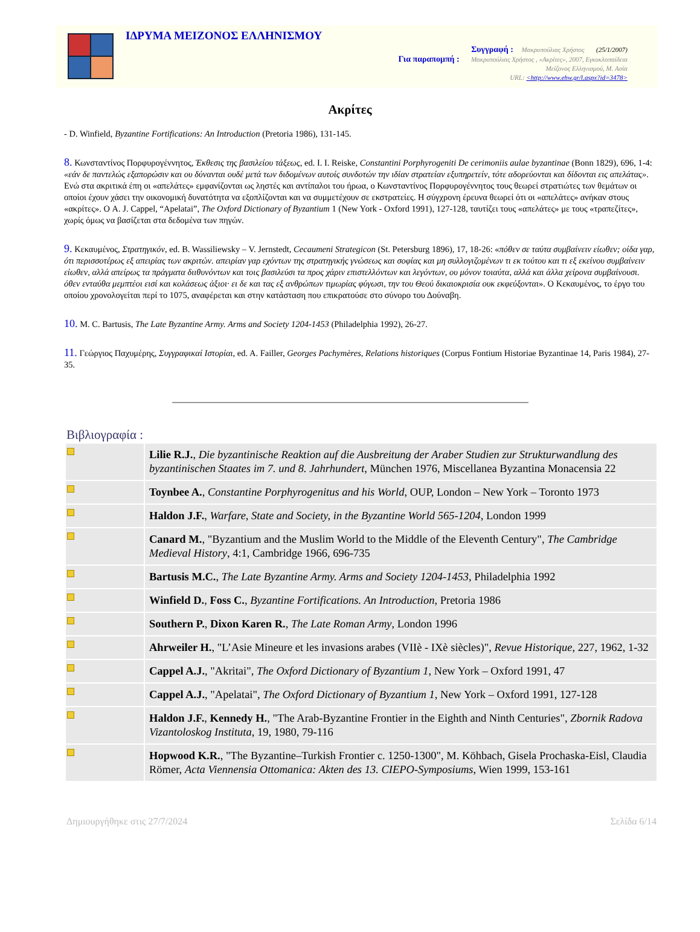ΙΔΡΥΜΑ ΜΕΙΖΟΝΟΣ ΕΛΛΗΝΙΣΜΟΥ
Συγγραφή : Μακρυπούλιας Χρήστος (25/1/2007)
Για παραπομπή : Μακρυπούλιας Χρήστος , «Ακρίτες», 2007, Εγκυκλοπαίδεια
Μείζονος Ελληνισμού, Μ. Ασία
URL: <http://www.ehw.gr/l.aspx?id=3478>
Ακρίτες
- D. Winfield, Byzantine Fortifications: An Introduction (Pretoria 1986), 131-145.
8. Κωνσταντίνος Πορφυρογέννητος, Έκθεσις της βασιλείου τάξεως, ed. I. I. Reiske, Constantini Porphyrogeniti De cerimoniis aulae byzantinae (Bonn 1829), 696, 1-4: «εάν δε παντελώς εξαπορώσιν και ου δύνανται ουδέ μετά των διδομένων αυτοίς συνδοτών την ιδίαν στρατείαν εξυπηρετείν, τότε αδορεύονται και δίδονται εις απελάτας». Ενώ στα ακριτικά έπη οι «απελάτες» εμφανίζονται ως ληστές και αντίπαλοι του ήρωα, ο Κωνσταντίνος Πορφυρογέννητος τους θεωρεί στρατιώτες των θεμάτων οι οποίοι έχουν χάσει την οικονομική δυνατότητα να εξοπλίζονται και να συμμετέχουν σε εκστρατείες. Η σύγχρονη έρευνα θεωρεί ότι οι «απελάτες» ανήκαν στους «ακρίτες». Ο A. J. Cappel, “Apelatai”, The Oxford Dictionary of Byzantium 1 (New York - Oxford 1991), 127-128, ταυτίζει τους «απελάτες» με τους «τραπεζίτες», χωρίς όμως να βασίζεται στα δεδομένα των πηγών.
9. Κεκαυμένος, Στρατηγικόν, ed. B. Wassiliewsky – V. Jernstedt, Cecaumeni Strategicon (St. Petersburg 1896), 17, 18-26: «πόθεν σε ταύτα συμβαίνειν είωθεν; οίδα γαρ, ότι περισσοτέρως εξ απειρίας των ακριτών. απειρίαν γαρ εχόντων της στρατηγικής γνώσεως και σοφίας και μη συλλογιζομένων τι εκ τούτου και τι εξ εκείνου συμβαίνειν είωθεν, αλλά απείρως τα πράγματα διιθυνόντων και τοις βασιλεύσι τα προς χάριν επιστελλόντων και λεγόντων, ου μόνον τοιαύτα, αλλά και άλλα χείρονα συμβαίνουσι. όθεν ενταύθα μεμπτέοι εισί και κολάσεως άξιοι· ει δε και τας εξ ανθρώπων τιμωρίας φύγωσι, την του Θεού δικαιοκρισία ουκ εκφεύξονται». Ο Κεκαυμένος, το έργο του οποίου χρονολογείται περί το 1075, αναφέρεται και στην κατάσταση που επικρατούσε στο σύνορο του Δούναβη.
10. M. C. Bartusis, The Late Byzantine Army. Arms and Society 1204-1453 (Philadelphia 1992), 26-27.
11. Γεώργιος Παχυμέρης, Συγγραφικαί Ιστορίαι, ed. A. Failler, Georges Pachymères, Relations historiques (Corpus Fontium Historiae Byzantinae 14, Paris 1984), 27-35.
Βιβλιογραφία :
| | Lilie R.J. , Die byzantinische Reaktion auf die Ausbreitung der Araber Studien zur Strukturwandlung des byzantinischen Staates im 7. und 8. Jahrhundert , München 1976, Miscellanea Byzantina Monacensia 22 |
| | Toynbee A. , Constantine Porphyrogenitus and his World , OUP, London – New York – Toronto 1973 |
| | Haldon J.F. , Warfare, State and Society, in the Byzantine World 565-1204 , London 1999 |
| | Canard M. , "Byzantium and the Muslim World to the Middle of the Eleventh Century", The Cambridge Medieval History , 4:1, Cambridge 1966, 696-735 |
| | Bartusis M.C. , The Late Byzantine Army. Arms and Society 1204-1453 , Philadelphia 1992 |
| | Winfield D. , Foss C. , Byzantine Fortifications. An Introduction , Pretoria 1986 |
| | Southern P. , Dixon Karen R. , The Late Roman Army , London 1996 |
| | Ahrweiler H. , "L’Asie Mineure et les invasions arabes (VIIè - IXè siècles)", Revue Historique , 227, 1962, 1-32 |
| | Cappel A.J. , "Akritai", The Oxford Dictionary of Byzantium 1 , New York – Oxford 1991, 47 |
| | Cappel A.J. , "Apelatai", The Oxford Dictionary of Byzantium 1 , New York – Oxford 1991, 127-128 |
| | Haldon J.F. , Kennedy H. , "The Arab-Byzantine Frontier in the Eighth and Ninth Centuries", Zbornik Radova Vizantoloskog Instituta , 19, 1980, 79-116 |
| | Hopwood K.R. , "The Byzantine–Turkish Frontier c. 1250-1300", M. Köhbach, Gisela Prochaska-Eisl, Claudia Römer, Acta Viennensia Ottomanica: Akten des 13. CIEPO-Symposiums , Wien 1999, 153-161 |
Δημιουργήθηκε στις 27/7/2024 Σελίδα 6/14